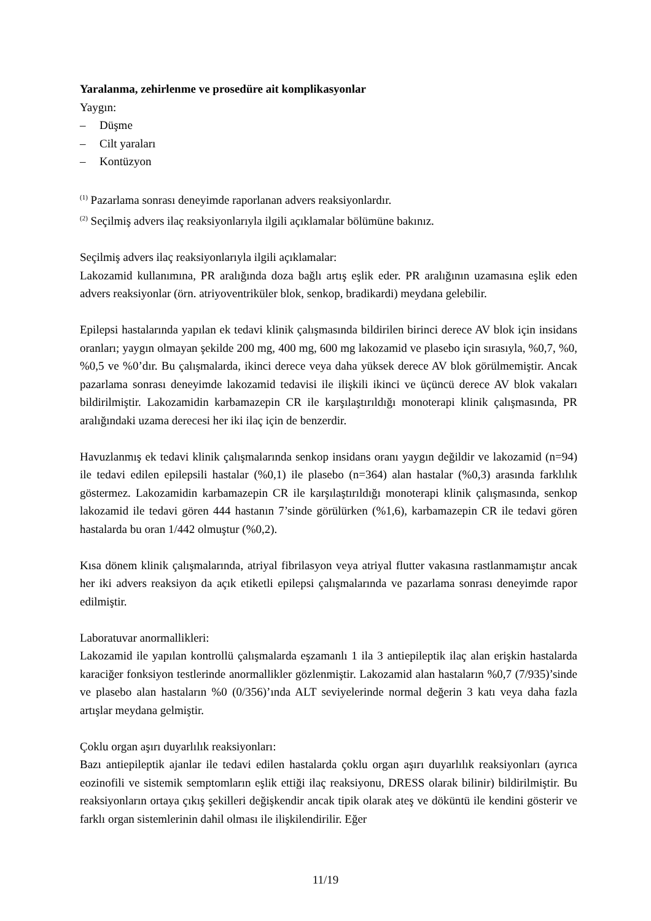Yaralanma, zehirlenme ve prosedüre ait komplikasyonlar
Yaygın:
– Düşme
– Cilt yaraları
– Kontüzyon
<sup>(1)</sup> Pazarlama sonrası deneyimde raporlanan advers reaksiyonlardır.
<sup>(2)</sup> Seçilmiş advers ilaç reaksiyonlarıyla ilgili açıklamalar bölümüne bakınız.
Seçilmiş advers ilaç reaksiyonlarıyla ilgili açıklamalar:
Lakozamid kullanımına, PR aralığında doza bağlı artış eşlik eder. PR aralığının uzamasına eşlik eden advers reaksiyonlar (örn. atriyoventriküler blok, senkop, bradikardi) meydana gelebilir.
Epilepsi hastalarında yapılan ek tedavi klinik çalışmasında bildirilen birinci derece AV blok için insidans oranları; yaygın olmayan şekilde 200 mg, 400 mg, 600 mg lakozamid ve plasebo için sırasıyla, %0,7, %0, %0,5 ve %0’dır. Bu çalışmalarda, ikinci derece veya daha yüksek derece AV blok görülmemiştir. Ancak pazarlama sonrası deneyimde lakozamid tedavisi ile ilişkili ikinci ve üçüncü derece AV blok vakaları bildirilmiştir. Lakozamidin karbamazepin CR ile karşılaştırıldığı monoterapi klinik çalışmasında, PR aralığındaki uzama derecesi her iki ilaç için de benzerdir.
Havuzlanmış ek tedavi klinik çalışmalarında senkop insidans oranı yaygın değildir ve lakozamid (n=94) ile tedavi edilen epilepsili hastalar (%0,1) ile plasebo (n=364) alan hastalar (%0,3) arasında farklılık göstermez. Lakozamidin karbamazepin CR ile karşılaştırıldığı monoterapi klinik çalışmasında, senkop lakozamid ile tedavi gören 444 hastanın 7’sinde görülürken (%1,6), karbamazepin CR ile tedavi gören hastalarda bu oran 1/442 olmuştur (%0,2).
Kısa dönem klinik çalışmalarında, atriyal fibrilasyon veya atriyal flutter vakasına rastlanmamıştır ancak her iki advers reaksiyon da açık etiketli epilepsi çalışmalarında ve pazarlama sonrası deneyimde rapor edilmiştir.
Laboratuvar anormallikleri:
Lakozamid ile yapılan kontrollü çalışmalarda eşzamanlı 1 ila 3 antiepileptik ilaç alan erişkin hastalarda karaciğer fonksiyon testlerinde anormallikler gözlenmiştir. Lakozamid alan hastaların %0,7 (7/935)’sinde ve plasebo alan hastaların %0 (0/356)’ında ALT seviyelerinde normal değerin 3 katı veya daha fazla artışlar meydana gelmiştir.
Çoklu organ aşırı duyarlılık reaksiyonları:
Bazı antiepileptik ajanlar ile tedavi edilen hastalarda çoklu organ aşırı duyarlılık reaksiyonları (ayrıca eozinofili ve sistemik semptomların eşlik ettiği ilaç reaksiyonu, DRESS olarak bilinir) bildirilmiştir. Bu reaksiyonların ortaya çıkış şekilleri değişkendir ancak tipik olarak ateş ve döküntü ile kendini gösterir ve farklı organ sistemlerinin dahil olması ile ilişkilendirilir. Eğer
11/19